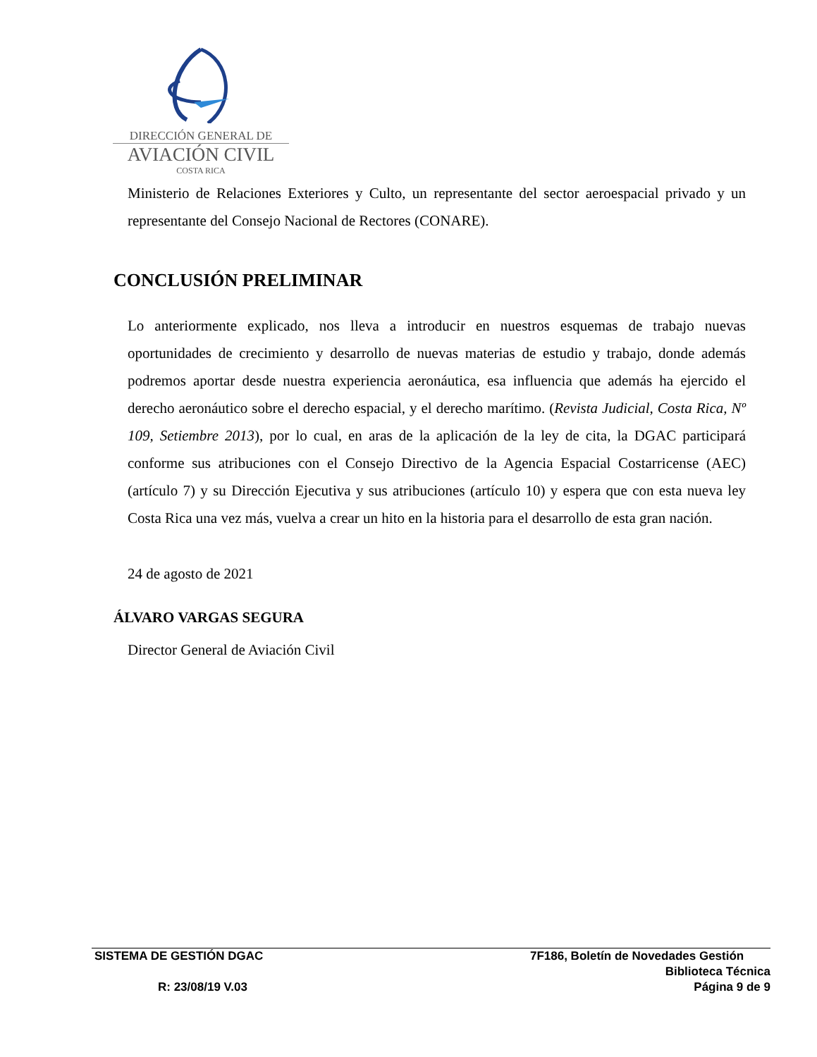DIRECCIÓN GENERAL DE
AVIACIÓN CIVIL
COSTA RICA
Ministerio de Relaciones Exteriores y Culto, un representante del sector aeroespacial privado y un representante del Consejo Nacional de Rectores (CONARE).
CONCLUSIÓN PRELIMINAR
Lo anteriormente explicado, nos lleva a introducir en nuestros esquemas de trabajo nuevas oportunidades de crecimiento y desarrollo de nuevas materias de estudio y trabajo, donde además podremos aportar desde nuestra experiencia aeronáutica, esa influencia que además ha ejercido el derecho aeronáutico sobre el derecho espacial, y el derecho marítimo. (Revista Judicial, Costa Rica, Nº 109, Setiembre 2013), por lo cual, en aras de la aplicación de la ley de cita, la DGAC participará conforme sus atribuciones con el Consejo Directivo de la Agencia Espacial Costarricense (AEC) (artículo 7) y su Dirección Ejecutiva y sus atribuciones (artículo 10) y espera que con esta nueva ley Costa Rica una vez más, vuelva a crear un hito en la historia para el desarrollo de esta gran nación.
24 de agosto de 2021
ÁLVARO VARGAS SEGURA
Director General de Aviación Civil
SISTEMA DE GESTIÓN DGAC
R: 23/08/19 V.03
7F186, Boletín de Novedades Gestión
Biblioteca Técnica
Página 9 de 9